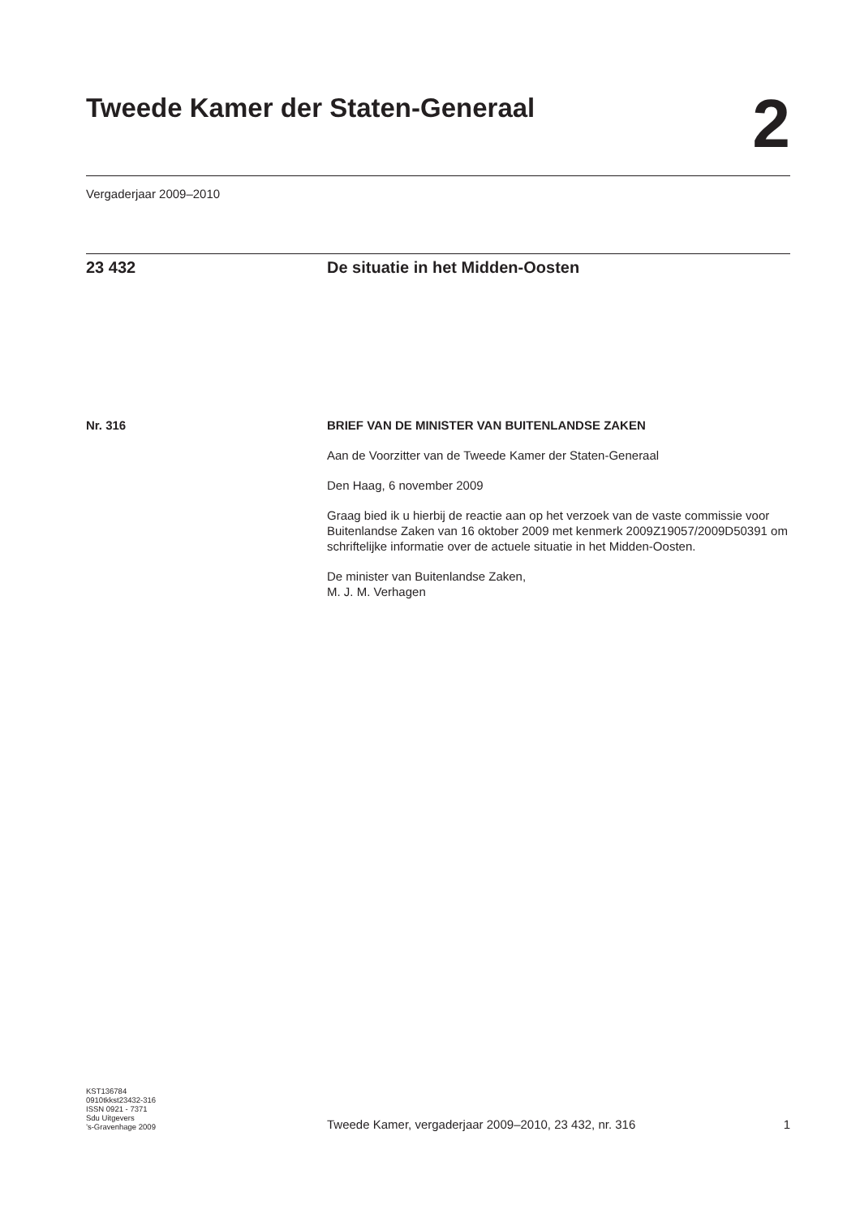Tweede Kamer der Staten-Generaal
2
Vergaderjaar 2009–2010
23 432 De situatie in het Midden-Oosten
Nr. 316 BRIEF VAN DE MINISTER VAN BUITENLANDSE ZAKEN
Aan de Voorzitter van de Tweede Kamer der Staten-Generaal
Den Haag, 6 november 2009
Graag bied ik u hierbij de reactie aan op het verzoek van de vaste commissie voor Buitenlandse Zaken van 16 oktober 2009 met kenmerk 2009Z19057/2009D50391 om schriftelijke informatie over de actuele situatie in het Midden-Oosten.
De minister van Buitenlandse Zaken,
M. J. M. Verhagen
KST136784
0910tkkst23432-316
ISSN 0921 - 7371
Sdu Uitgevers
’s-Gravenhage 2009
Tweede Kamer, vergaderjaar 2009–2010, 23 432, nr. 316
1